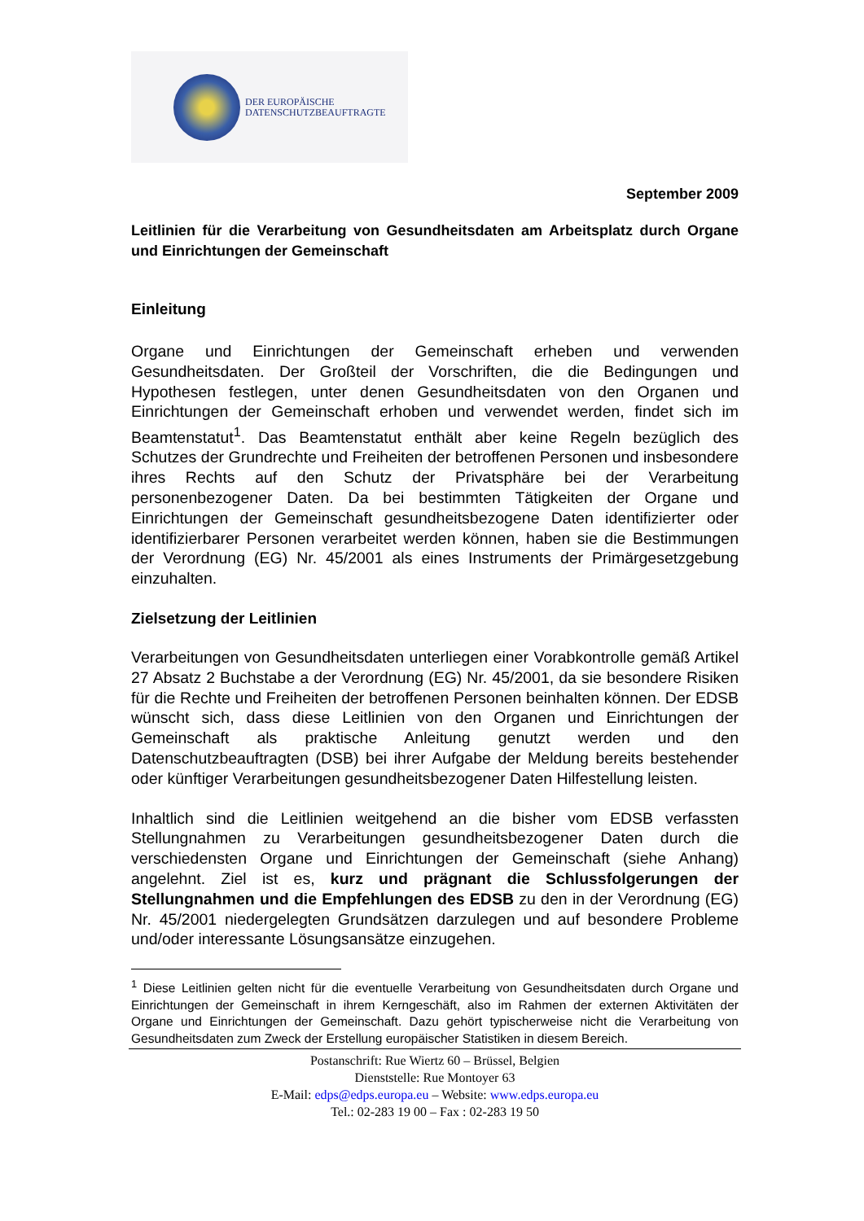DER EUROPÄISCHE
DATENSCHUTZBEAUFTRAGTE
September 2009
Leitlinien für die Verarbeitung von Gesundheitsdaten am Arbeitsplatz durch Organe und Einrichtungen der Gemeinschaft
Einleitung
Organe und Einrichtungen der Gemeinschaft erheben und verwenden Gesundheitsdaten. Der Großteil der Vorschriften, die die Bedingungen und Hypothesen festlegen, unter denen Gesundheitsdaten von den Organen und Einrichtungen der Gemeinschaft erhoben und verwendet werden, findet sich im Beamtenstatut<sup>1</sup>. Das Beamtenstatut enthält aber keine Regeln bezüglich des Schutzes der Grundrechte und Freiheiten der betroffenen Personen und insbesondere ihres Rechts auf den Schutz der Privatsphäre bei der Verarbeitung personenbezogener Daten. Da bei bestimmten Tätigkeiten der Organe und Einrichtungen der Gemeinschaft gesundheitsbezogene Daten identifizierter oder identifizierbarer Personen verarbeitet werden können, haben sie die Bestimmungen der Verordnung (EG) Nr. 45/2001 als eines Instruments der Primärgesetzgebung einzuhalten.
Zielsetzung der Leitlinien
Verarbeitungen von Gesundheitsdaten unterliegen einer Vorabkontrolle gemäß Artikel 27 Absatz 2 Buchstabe a der Verordnung (EG) Nr. 45/2001, da sie besondere Risiken für die Rechte und Freiheiten der betroffenen Personen beinhalten können. Der EDSB wünscht sich, dass diese Leitlinien von den Organen und Einrichtungen der Gemeinschaft als praktische Anleitung genutzt werden und den Datenschutzbeauftragten (DSB) bei ihrer Aufgabe der Meldung bereits bestehender oder künftiger Verarbeitungen gesundheitsbezogener Daten Hilfestellung leisten.
Inhaltlich sind die Leitlinien weitgehend an die bisher vom EDSB verfassten Stellungnahmen zu Verarbeitungen gesundheitsbezogener Daten durch die verschiedensten Organe und Einrichtungen der Gemeinschaft (siehe Anhang) angelehnt. Ziel ist es, kurz und prägnant die Schlussfolgerungen der Stellungnahmen und die Empfehlungen des EDSB zu den in der Verordnung (EG) Nr. 45/2001 niedergelegten Grundsätzen darzulegen und auf besondere Probleme und/oder interessante Lösungsansätze einzugehen.
<sup>1</sup> Diese Leitlinien gelten nicht für die eventuelle Verarbeitung von Gesundheitsdaten durch Organe und Einrichtungen der Gemeinschaft in ihrem Kerngeschäft, also im Rahmen der externen Aktivitäten der Organe und Einrichtungen der Gemeinschaft. Dazu gehört typischerweise nicht die Verarbeitung von Gesundheitsdaten zum Zweck der Erstellung europäischer Statistiken in diesem Bereich.
Postanschrift: Rue Wiertz 60 – Brüssel, Belgien
Dienststelle: Rue Montoyer 63
E-Mail: edps@edps.europa.eu – Website: www.edps.europa.eu
Tel.: 02-283 19 00 – Fax : 02-283 19 50